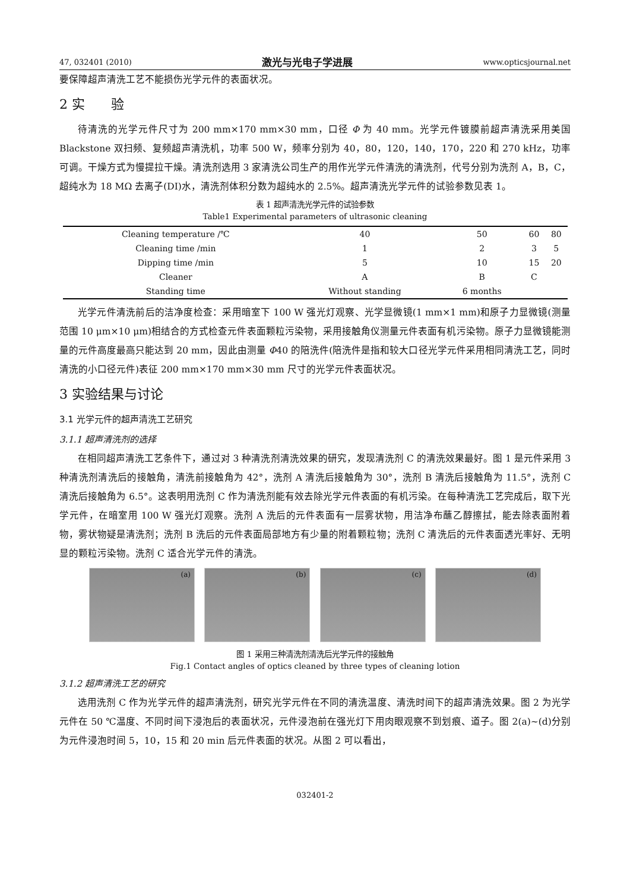47, 032401 (2010) 激光与光电子学进展 www.opticsjournal.net
要保障超声清洗工艺不能损伤光学元件的表面状况。
2 实　　验
待清洗的光学元件尺寸为 200 mm×170 mm×30 mm，口径 Φ 为 40 mm。光学元件镀膜前超声清洗采用美国 Blackstone 双扫频、复频超声清洗机，功率 500 W，频率分别为 40，80，120，140，170，220 和 270 kHz，功率可调。干燥方式为慢提拉干燥。清洗剂选用 3 家清洗公司生产的用作光学元件清洗的清洗剂，代号分别为洗剂 A，B，C，超纯水为 18 MΩ 去离子(DI)水，清洗剂体积分数为超纯水的 2.5%。超声清洗光学元件的试验参数见表 1。
表 1 超声清洗光学元件的试验参数
Table1 Experimental parameters of ultrasonic cleaning
| Cleaning temperature /℃ | 40 | 50 | 60 | 80 |
| Cleaning time /min | 1 | 2 | 3 | 5 |
| Dipping time /min | 5 | 10 | 15 | 20 |
| Cleaner | A | B | C | |
| Standing time | Without standing | 6 months | | |
光学元件清洗前后的洁净度检查：采用暗室下 100 W 强光灯观察、光学显微镜(1 mm×1 mm)和原子力显微镜(测量范围 10 μm×10 μm)相结合的方式检查元件表面颗粒污染物，采用接触角仪测量元件表面有机污染物。原子力显微镜能测量的元件高度最高只能达到 20 mm，因此由测量 Φ40 的陪洗件(陪洗件是指和较大口径光学元件采用相同清洗工艺，同时清洗的小口径元件)表征 200 mm×170 mm×30 mm 尺寸的光学元件表面状况。
3 实验结果与讨论
3.1 光学元件的超声清洗工艺研究
3.1.1 超声清洗剂的选择
在相同超声清洗工艺条件下，通过对 3 种清洗剂清洗效果的研究，发现清洗剂 C 的清洗效果最好。图 1 是元件采用 3 种清洗剂清洗后的接触角，清洗前接触角为 42°，洗剂 A 清洗后接触角为 30°，洗剂 B 清洗后接触角为 11.5°，洗剂 C 清洗后接触角为 6.5°。这表明用洗剂 C 作为清洗剂能有效去除光学元件表面的有机污染。在每种清洗工艺完成后，取下光学元件，在暗室用 100 W 强光灯观察。洗剂 A 洗后的元件表面有一层雾状物，用洁净布蘸乙醇擦拭，能去除表面附着物，雾状物疑是清洗剂；洗剂 B 洗后的元件表面局部地方有少量的附着颗粒物；洗剂 C 清洗后的元件表面透光率好、无明显的颗粒污染物。洗剂 C 适合光学元件的清洗。
(a)
(b)
(c)
(d)
图 1 采用三种清洗剂清洗后光学元件的接触角
Fig.1 Contact angles of optics cleaned by three types of cleaning lotion
3.1.2 超声清洗工艺的研究
选用洗剂 C 作为光学元件的超声清洗剂，研究光学元件在不同的清洗温度、清洗时间下的超声清洗效果。图 2 为光学元件在 50 ℃温度、不同时间下浸泡后的表面状况，元件浸泡前在强光灯下用肉眼观察不到划痕、道子。图 2(a)~(d)分别为元件浸泡时间 5，10，15 和 20 min 后元件表面的状况。从图 2 可以看出，
032401-2